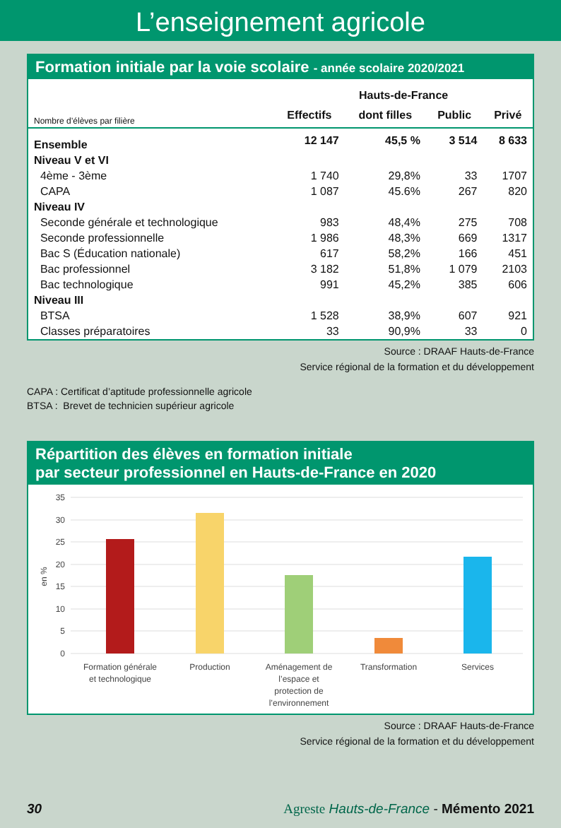L’enseignement agricole
Formation initiale par la voie scolaire - année scolaire 2020/2021
| | Hauts-de-France | | | |
| --- | --- | --- | --- | --- |
| Nombre d’élèves par filière | Effectifs | dont filles | Public | Privé |
| Ensemble | 12 147 | 45,5 % | 3 514 | 8 633 |
| Niveau V et VI | | | | |
| 4ème - 3ème | 1 740 | 29,8% | 33 | 1707 |
| CAPA | 1 087 | 45.6% | 267 | 820 |
| Niveau IV | | | | |
| Seconde générale et technologique | 983 | 48,4% | 275 | 708 |
| Seconde professionnelle | 1 986 | 48,3% | 669 | 1317 |
| Bac S (Éducation nationale) | 617 | 58,2% | 166 | 451 |
| Bac professionnel | 3 182 | 51,8% | 1 079 | 2103 |
| Bac technologique | 991 | 45,2% | 385 | 606 |
| Niveau III | | | | |
| BTSA | 1 528 | 38,9% | 607 | 921 |
| Classes préparatoires | 33 | 90,9% | 33 | 0 |
Source : DRAAF Hauts-de-France
Service régional de la formation et du développement
CAPA : Certificat d’aptitude professionnelle agricole
BTSA : Brevet de technicien supérieur agricole
Répartition des élèves en formation initiale
par secteur professionnel en Hauts-de-France en 2020
35
30
25
20
15
10
5
0
en %
Formation générale
et technologique
Production
Aménagement de
l’espace et
protection de
l’environnement
Transformation
Services
Source : DRAAF Hauts-de-France
Service régional de la formation et du développement
30 Agreste Hauts-de-France - Mémento 2021